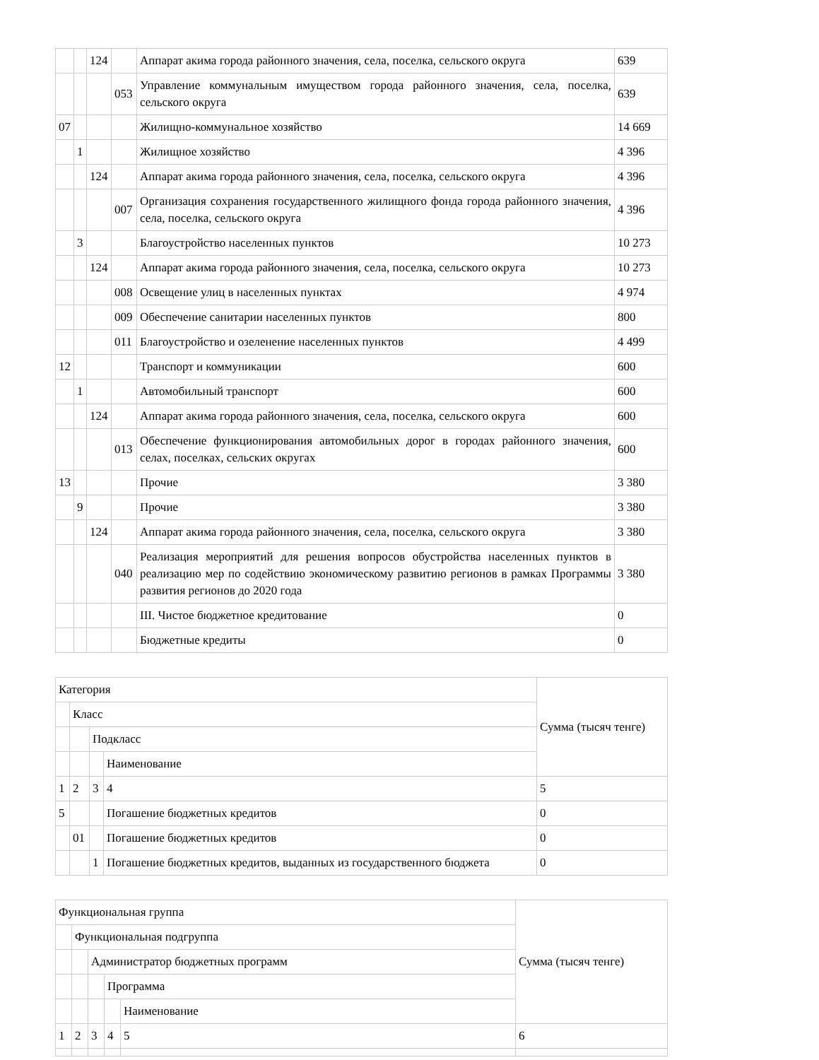| | | 124 | | Аппарат акима города районного значения, села, поселка, сельского округа | 639 |
| | | | 053 | Управление коммунальным имуществом города районного значения, села, поселка, сельского округа | 639 |
| 07 | | | | Жилищно-коммунальное хозяйство | 14 669 |
| | 1 | | | Жилищное хозяйство | 4 396 |
| | | 124 | | Аппарат акима города районного значения, села, поселка, сельского округа | 4 396 |
| | | | 007 | Организация сохранения государственного жилищного фонда города районного значения, села, поселка, сельского округа | 4 396 |
| | 3 | | | Благоустройство населенных пунктов | 10 273 |
| | | 124 | | Аппарат акима города районного значения, села, поселка, сельского округа | 10 273 |
| | | | 008 | Освещение улиц в населенных пунктах | 4 974 |
| | | | 009 | Обеспечение санитарии населенных пунктов | 800 |
| | | | 011 | Благоустройство и озеленение населенных пунктов | 4 499 |
| 12 | | | | Транспорт и коммуникации | 600 |
| | 1 | | | Автомобильный транспорт | 600 |
| | | 124 | | Аппарат акима города районного значения, села, поселка, сельского округа | 600 |
| | | | 013 | Обеспечение функционирования автомобильных дорог в городах районного значения, селах, поселках, сельских округах | 600 |
| 13 | | | | Прочие | 3 380 |
| | 9 | | | Прочие | 3 380 |
| | | 124 | | Аппарат акима города районного значения, села, поселка, сельского округа | 3 380 |
| | | | 040 | Реализация мероприятий для решения вопросов обустройства населенных пунктов в реализацию мер по содействию экономическому развитию регионов в рамках Программы развития регионов до 2020 года | 3 380 |
| | | | | III. Чистое бюджетное кредитование | 0 |
| | | | | Бюджетные кредиты | 0 |
| Категория | | | | Сумма (тысяч тенге) |
| | Класс | | | |
| | | Подкласс | | |
| | | | Наименование | |
| 1 | 2 | 3 | 4 | 5 |
| 5 | | | Погашение бюджетных кредитов | 0 |
| | 01 | | Погашение бюджетных кредитов | 0 |
| | | 1 | Погашение бюджетных кредитов, выданных из государственного бюджета | 0 |
| Функциональная группа | | | | | Сумма (тысяч тенге) |
| | Функциональная подгруппа | | | | |
| | | Администратор бюджетных программ | | | |
| | | | Программа | | |
| | | | | Наименование | |
| 1 | 2 | 3 | 4 | 5 | 6 |